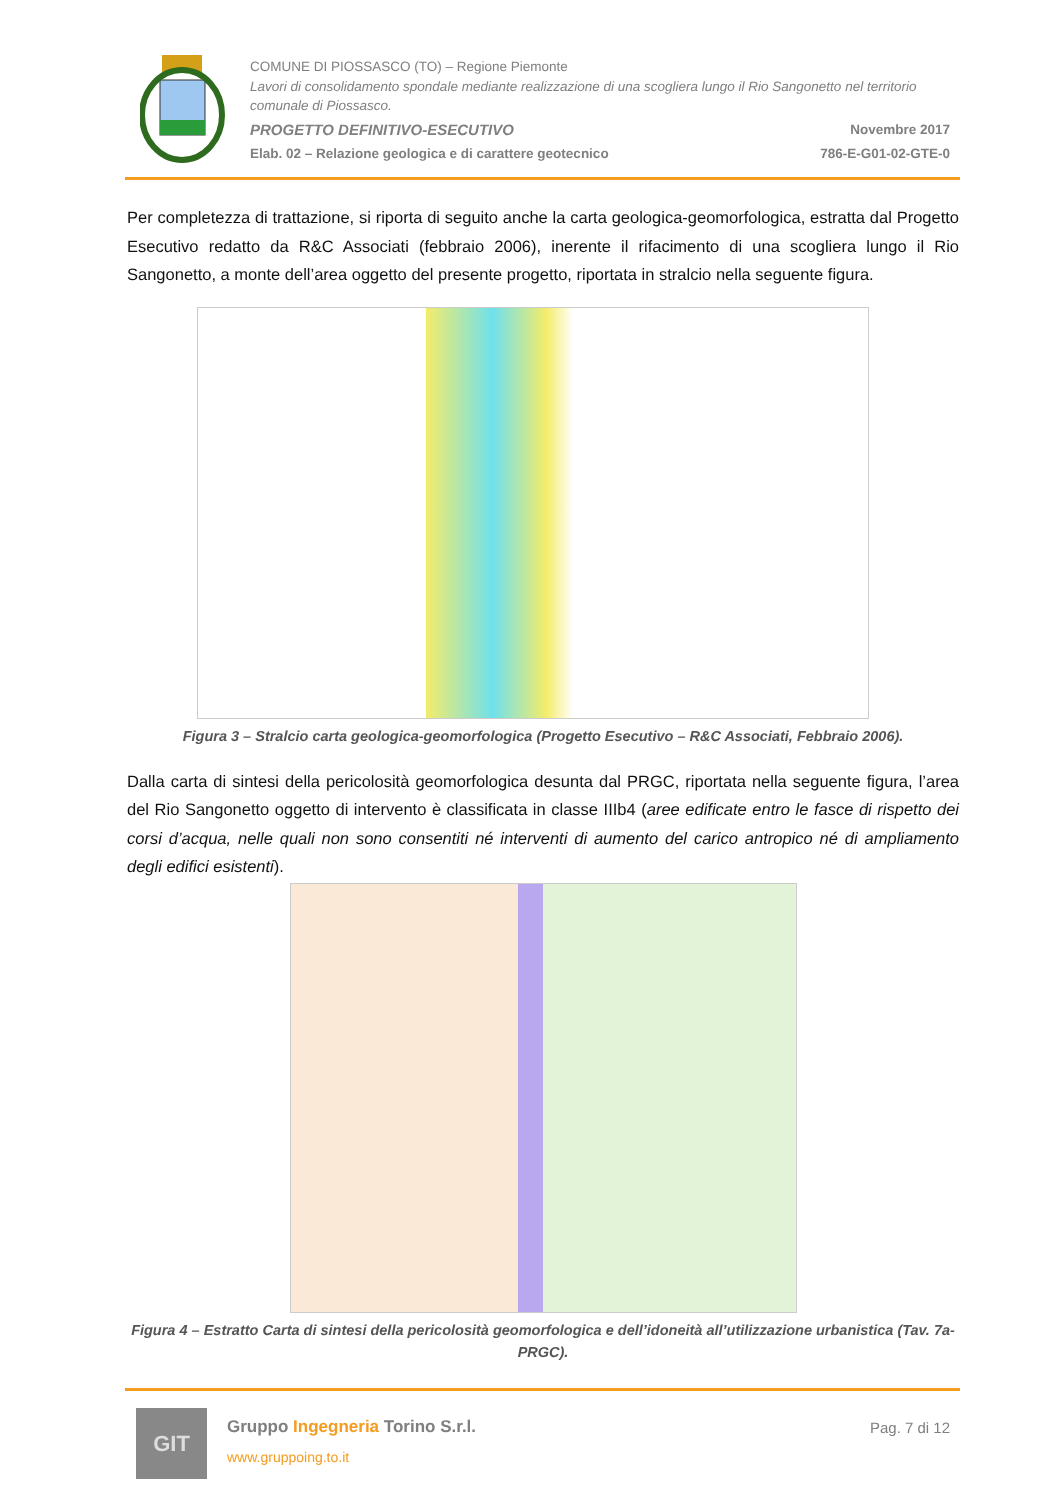COMUNE DI PIOSSASCO (TO) – Regione Piemonte
Lavori di consolidamento spondale mediante realizzazione di una scogliera lungo il Rio Sangonetto nel territorio comunale di Piossasco.
PROGETTO DEFINITIVO-ESECUTIVO Novembre 2017
Elab. 02 – Relazione geologica e di carattere geotecnico 786-E-G01-02-GTE-0
Per completezza di trattazione, si riporta di seguito anche la carta geologica-geomorfologica, estratta dal Progetto Esecutivo redatto da R&C Associati (febbraio 2006), inerente il rifacimento di una scogliera lungo il Rio Sangonetto, a monte dell’area oggetto del presente progetto, riportata in stralcio nella seguente figura.
Figura 3 – Stralcio carta geologica-geomorfologica (Progetto Esecutivo – R&C Associati, Febbraio 2006).
Dalla carta di sintesi della pericolosità geomorfologica desunta dal PRGC, riportata nella seguente figura, l’area del Rio Sangonetto oggetto di intervento è classificata in classe IIIb4 (aree edificate entro le fasce di rispetto dei corsi d’acqua, nelle quali non sono consentiti né interventi di aumento del carico antropico né di ampliamento degli edifici esistenti).
Figura 4 – Estratto Carta di sintesi della pericolosità geomorfologica e dell’idoneità all’utilizzazione urbanistica (Tav. 7a-PRGC).
GIT
Gruppo Ingegneria Torino S.r.l.
www.gruppoing.to.it
Pag. 7 di 12